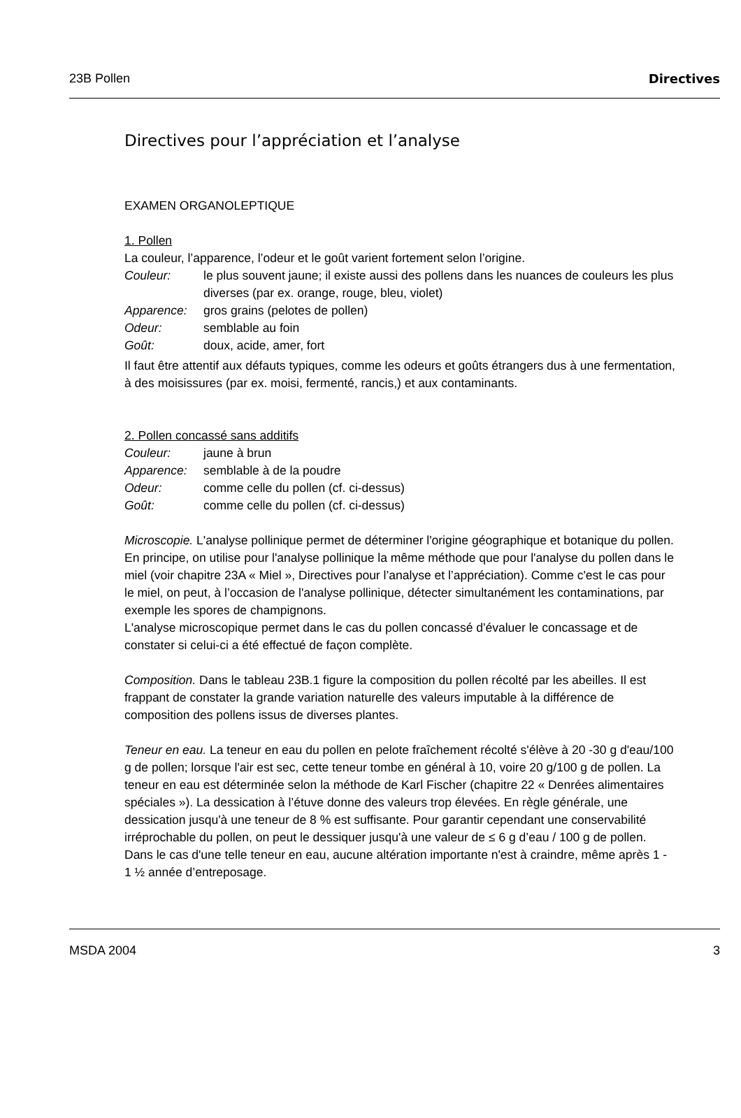23B Pollen Directives
Directives pour l’appréciation et l’analyse
EXAMEN ORGANOLEPTIQUE
1. Pollen
La couleur, l’apparence, l’odeur et le goût varient fortement selon l’origine.
Couleur: le plus souvent jaune; il existe aussi des pollens dans les nuances de couleurs les plus diverses (par ex. orange, rouge, bleu, violet)
Apparence: gros grains (pelotes de pollen)
Odeur: semblable au foin
Goût: doux, acide, amer, fort
Il faut être attentif aux défauts typiques, comme les odeurs et goûts étrangers dus à une fermentation, à des moisissures (par ex. moisi, fermenté, rancis,) et aux contaminants.
2. Pollen concassé sans additifs
Couleur: jaune à brun
Apparence: semblable à de la poudre
Odeur: comme celle du pollen (cf. ci-dessus)
Goût: comme celle du pollen (cf. ci-dessus)
Microscopie. L'analyse pollinique permet de déterminer l'origine géographique et botanique du pollen. En principe, on utilise pour l'analyse pollinique la même méthode que pour l'analyse du pollen dans le miel (voir chapitre 23A « Miel », Directives pour l’analyse et l’appréciation). Comme c'est le cas pour le miel, on peut, à l’occasion de l'analyse pollinique, détecter simultanément les contaminations, par exemple les spores de champignons.
L'analyse microscopique permet dans le cas du pollen concassé d'évaluer le concassage et de constater si celui-ci a été effectué de façon complète.
Composition. Dans le tableau 23B.1 figure la composition du pollen récolté par les abeilles. Il est frappant de constater la grande variation naturelle des valeurs imputable à la différence de composition des pollens issus de diverses plantes.
Teneur en eau. La teneur en eau du pollen en pelote fraîchement récolté s'élève à 20 -30 g d'eau/100 g de pollen; lorsque l'air est sec, cette teneur tombe en général à 10, voire 20 g/100 g de pollen. La teneur en eau est déterminée selon la méthode de Karl Fischer (chapitre 22 « Denrées alimentaires spéciales »). La dessication à l’étuve donne des valeurs trop élevées. En règle générale, une dessication jusqu'à une teneur de 8 % est suffisante. Pour garantir cependant une conservabilité irréprochable du pollen, on peut le dessiquer jusqu'à une valeur de ≤ 6 g d’eau / 100 g de pollen. Dans le cas d'une telle teneur en eau, aucune altération importante n'est à craindre, même après 1 - 1 ½ année d’entreposage.
MSDA 2004 3